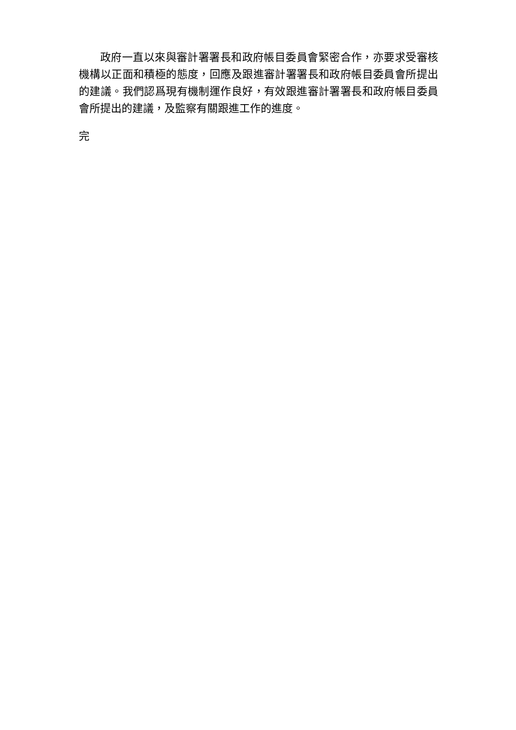政府一直以來與審計署署長和政府帳目委員會緊密合作，亦要求受審核機構以正面和積極的態度，回應及跟進審計署署長和政府帳目委員會所提出的建議。我們認爲現有機制運作良好，有效跟進審計署署長和政府帳目委員會所提出的建議，及監察有關跟進工作的進度。
完